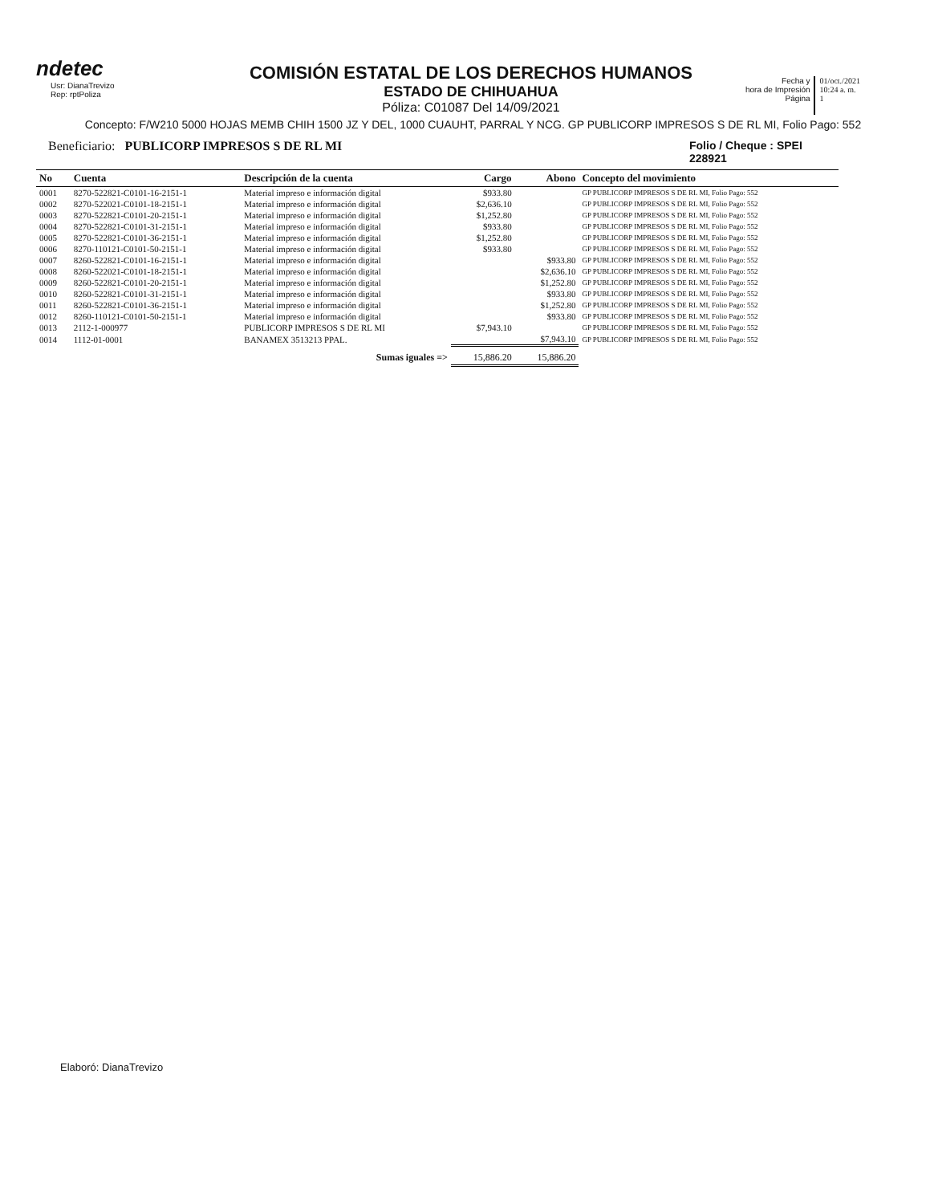ndetec
Usr: DianaTrevizo
Rep: rptPoliza
COMISIÓN ESTATAL DE LOS DERECHOS HUMANOS
ESTADO DE CHIHUAHUA
Póliza: C01087 Del 14/09/2021
Fecha y
hora de Impresión
Página
01/oct./2021
10:24 a. m.
1
Concepto: F/W210 5000 HOJAS MEMB CHIH 1500 JZ Y DEL, 1000 CUAUHT, PARRAL Y NCG. GP PUBLICORP IMPRESOS S DE RL MI, Folio Pago: 552
Beneficiario: PUBLICORP IMPRESOS S DE RL MI
Folio / Cheque : SPEI 228921
| No | Cuenta | Descripción de la cuenta | Cargo | Abono | Concepto del movimiento |
| --- | --- | --- | --- | --- | --- |
| 0001 | 8270-522821-C0101-16-2151-1 | Material impreso e información digital | $933.80 | | GP PUBLICORP IMPRESOS S DE RL MI, Folio Pago: 552 |
| 0002 | 8270-522021-C0101-18-2151-1 | Material impreso e información digital | $2,636.10 | | GP PUBLICORP IMPRESOS S DE RL MI, Folio Pago: 552 |
| 0003 | 8270-522821-C0101-20-2151-1 | Material impreso e información digital | $1,252.80 | | GP PUBLICORP IMPRESOS S DE RL MI, Folio Pago: 552 |
| 0004 | 8270-522821-C0101-31-2151-1 | Material impreso e información digital | $933.80 | | GP PUBLICORP IMPRESOS S DE RL MI, Folio Pago: 552 |
| 0005 | 8270-522821-C0101-36-2151-1 | Material impreso e información digital | $1,252.80 | | GP PUBLICORP IMPRESOS S DE RL MI, Folio Pago: 552 |
| 0006 | 8270-110121-C0101-50-2151-1 | Material impreso e información digital | $933.80 | | GP PUBLICORP IMPRESOS S DE RL MI, Folio Pago: 552 |
| 0007 | 8260-522821-C0101-16-2151-1 | Material impreso e información digital | | $933.80 | GP PUBLICORP IMPRESOS S DE RL MI, Folio Pago: 552 |
| 0008 | 8260-522021-C0101-18-2151-1 | Material impreso e información digital | | $2,636.10 | GP PUBLICORP IMPRESOS S DE RL MI, Folio Pago: 552 |
| 0009 | 8260-522821-C0101-20-2151-1 | Material impreso e información digital | | $1,252.80 | GP PUBLICORP IMPRESOS S DE RL MI, Folio Pago: 552 |
| 0010 | 8260-522821-C0101-31-2151-1 | Material impreso e información digital | | $933.80 | GP PUBLICORP IMPRESOS S DE RL MI, Folio Pago: 552 |
| 0011 | 8260-522821-C0101-36-2151-1 | Material impreso e información digital | | $1,252.80 | GP PUBLICORP IMPRESOS S DE RL MI, Folio Pago: 552 |
| 0012 | 8260-110121-C0101-50-2151-1 | Material impreso e información digital | | $933.80 | GP PUBLICORP IMPRESOS S DE RL MI, Folio Pago: 552 |
| 0013 | 2112-1-000977 | PUBLICORP IMPRESOS S DE RL MI | $7,943.10 | | GP PUBLICORP IMPRESOS S DE RL MI, Folio Pago: 552 |
| 0014 | 1112-01-0001 | BANAMEX 3513213 PPAL. | | $7,943.10 | GP PUBLICORP IMPRESOS S DE RL MI, Folio Pago: 552 |
| | | Sumas iguales => | 15,886.20 | 15,886.20 | |
Elaboró: DianaTrevizo